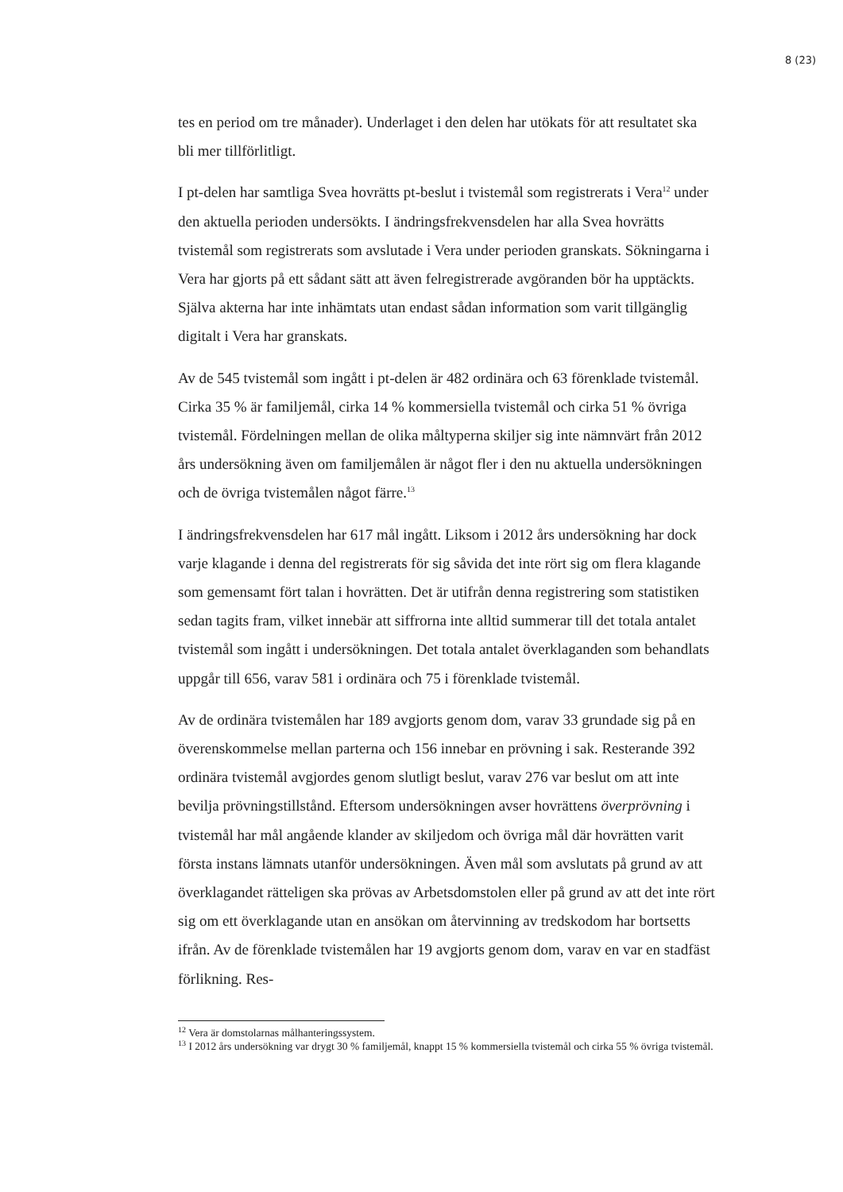8 (23)
tes en period om tre månader). Underlaget i den delen har utökats för att resultatet ska bli mer tillförlitligt.
I pt-delen har samtliga Svea hovrätts pt-beslut i tvistemål som registrerats i Vera<sup>12</sup> under den aktuella perioden undersökts. I ändringsfrekvensdelen har alla Svea hovrätts tvistemål som registrerats som avslutade i Vera under perioden granskats. Sökningarna i Vera har gjorts på ett sådant sätt att även felregistrerade avgöranden bör ha upptäckts. Själva akterna har inte inhämtats utan endast sådan information som varit tillgänglig digitalt i Vera har granskats.
Av de 545 tvistemål som ingått i pt-delen är 482 ordinära och 63 förenklade tvistemål. Cirka 35 % är familjemål, cirka 14 % kommersiella tvistemål och cirka 51 % övriga tvistemål. Fördelningen mellan de olika måltyperna skiljer sig inte nämnvärt från 2012 års undersökning även om familjemålen är något fler i den nu aktuella undersökningen och de övriga tvistemålen något färre.<sup>13</sup>
I ändringsfrekvensdelen har 617 mål ingått. Liksom i 2012 års undersökning har dock varje klagande i denna del registrerats för sig såvida det inte rört sig om flera klagande som gemensamt fört talan i hovrätten. Det är utifrån denna registrering som statistiken sedan tagits fram, vilket innebär att siffrorna inte alltid summerar till det totala antalet tvistemål som ingått i undersökningen. Det totala antalet överklaganden som behandlats uppgår till 656, varav 581 i ordinära och 75 i förenklade tvistemål.
Av de ordinära tvistemålen har 189 avgjorts genom dom, varav 33 grundade sig på en överenskommelse mellan parterna och 156 innebar en prövning i sak. Resterande 392 ordinära tvistemål avgjordes genom slutligt beslut, varav 276 var beslut om att inte bevilja prövningstillstånd. Eftersom undersökningen avser hovrättens överprövning i tvistemål har mål angående klander av skiljedom och övriga mål där hovrätten varit första instans lämnats utanför undersökningen. Även mål som avslutats på grund av att överklagandet rätteligen ska prövas av Arbetsdomstolen eller på grund av att det inte rört sig om ett överklagande utan en ansökan om återvinning av tredskodom har bortsetts ifrån. Av de förenklade tvistemålen har 19 avgjorts genom dom, varav en var en stadfäst förlikning. Res-
<sup>12</sup> Vera är domstolarnas målhanteringssystem.
<sup>13</sup> I 2012 års undersökning var drygt 30 % familjemål, knappt 15 % kommersiella tvistemål och cirka 55 % övriga tvistemål.